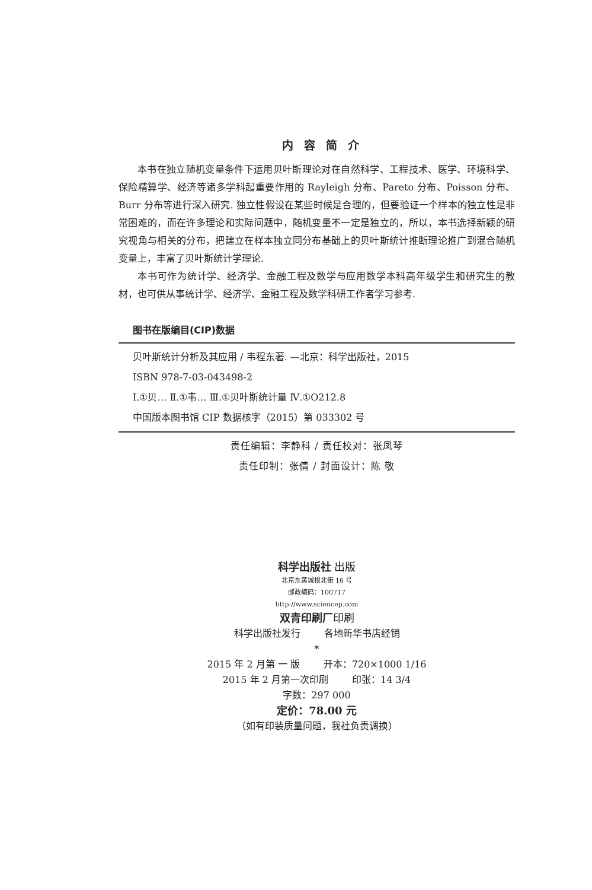内容简介
本书在独立随机变量条件下运用贝叶斯理论对在自然科学、工程技术、医学、环境科学、保险精算学、经济等诸多学科起重要作用的 Rayleigh 分布、Pareto 分布、Poisson 分布、Burr 分布等进行深入研究. 独立性假设在某些时候是合理的，但要验证一个样本的独立性是非常困难的，而在许多理论和实际问题中，随机变量不一定是独立的，所以，本书选择新颖的研究视角与相关的分布，把建立在样本独立同分布基础上的贝叶斯统计推断理论推广到混合随机变量上，丰富了贝叶斯统计学理论.
本书可作为统计学、经济学、金融工程及数学与应用数学本科高年级学生和研究生的教材，也可供从事统计学、经济学、金融工程及数学科研工作者学习参考.
图书在版编目(CIP)数据
贝叶斯统计分析及其应用 / 韦程东著. —北京：科学出版社，2015
ISBN 978-7-03-043498-2
Ⅰ.①贝… Ⅱ.①韦… Ⅲ.①贝叶斯统计量 Ⅳ.①O212.8
中国版本图书馆 CIP 数据核字（2015）第 033302 号
责任编辑：李静科 / 责任校对：张凤琴
责任印制：张倩 / 封面设计：陈 敬
科学出版社 出版
北京东黄城根北街 16 号
邮政编码：100717
http://www.sciencep.com
双青印刷厂印刷
科学出版社发行 各地新华书店经销
*
2015 年 2 月第 一 版 开本：720×1000 1/16
2015 年 2 月第一次印刷 印张：14 3/4
字数：297 000
定价：78.00 元
（如有印装质量问题，我社负责调换）